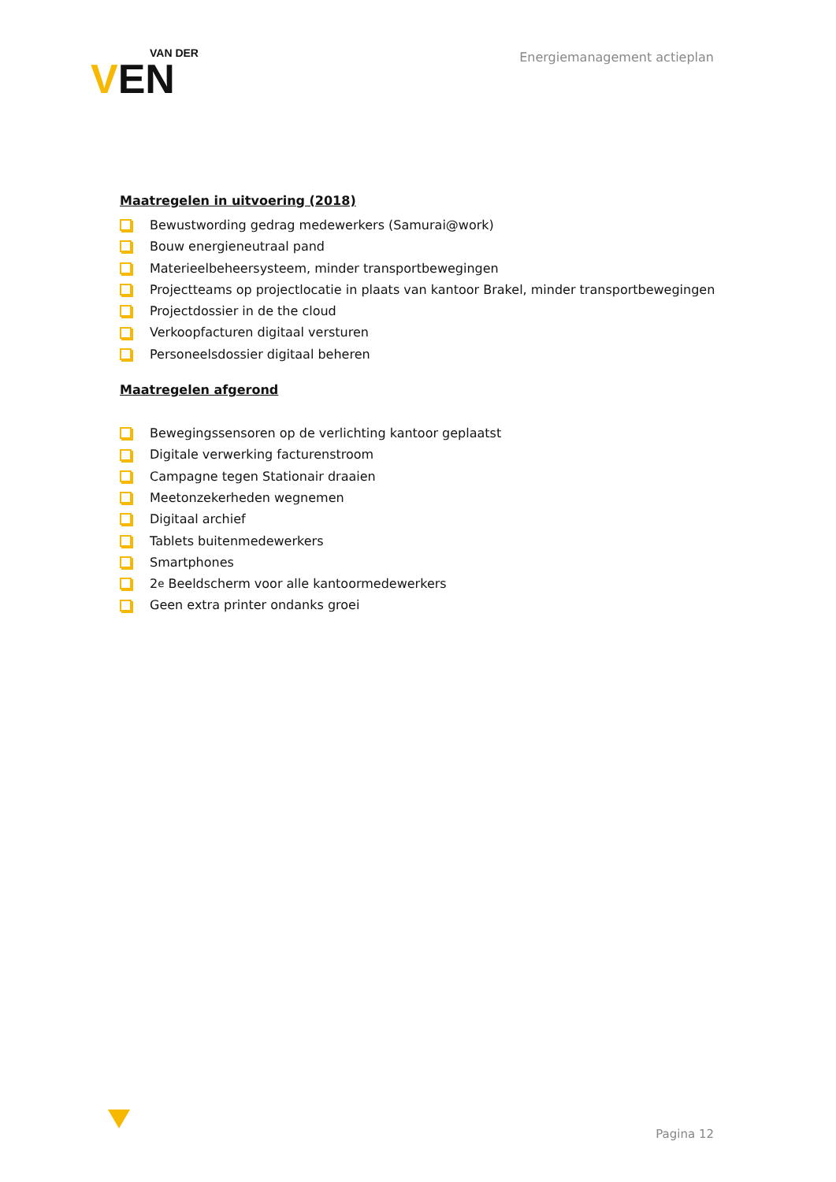VAN DER
VEN
Energiemanagement actieplan
Maatregelen in uitvoering (2018)
Bewustwording gedrag medewerkers (Samurai@work)
Bouw energieneutraal pand
Materieelbeheersysteem, minder transportbewegingen
Projectteams op projectlocatie in plaats van kantoor Brakel, minder transportbewegingen
Projectdossier in de the cloud
Verkoopfacturen digitaal versturen
Personeelsdossier digitaal beheren
Maatregelen afgerond
Bewegingssensoren op de verlichting kantoor geplaatst
Digitale verwerking facturenstroom
Campagne tegen Stationair draaien
Meetonzekerheden wegnemen
Digitaal archief
Tablets buitenmedewerkers
Smartphones
2<sup>e</sup> Beeldscherm voor alle kantoormedewerkers
Geen extra printer ondanks groei
Pagina 12